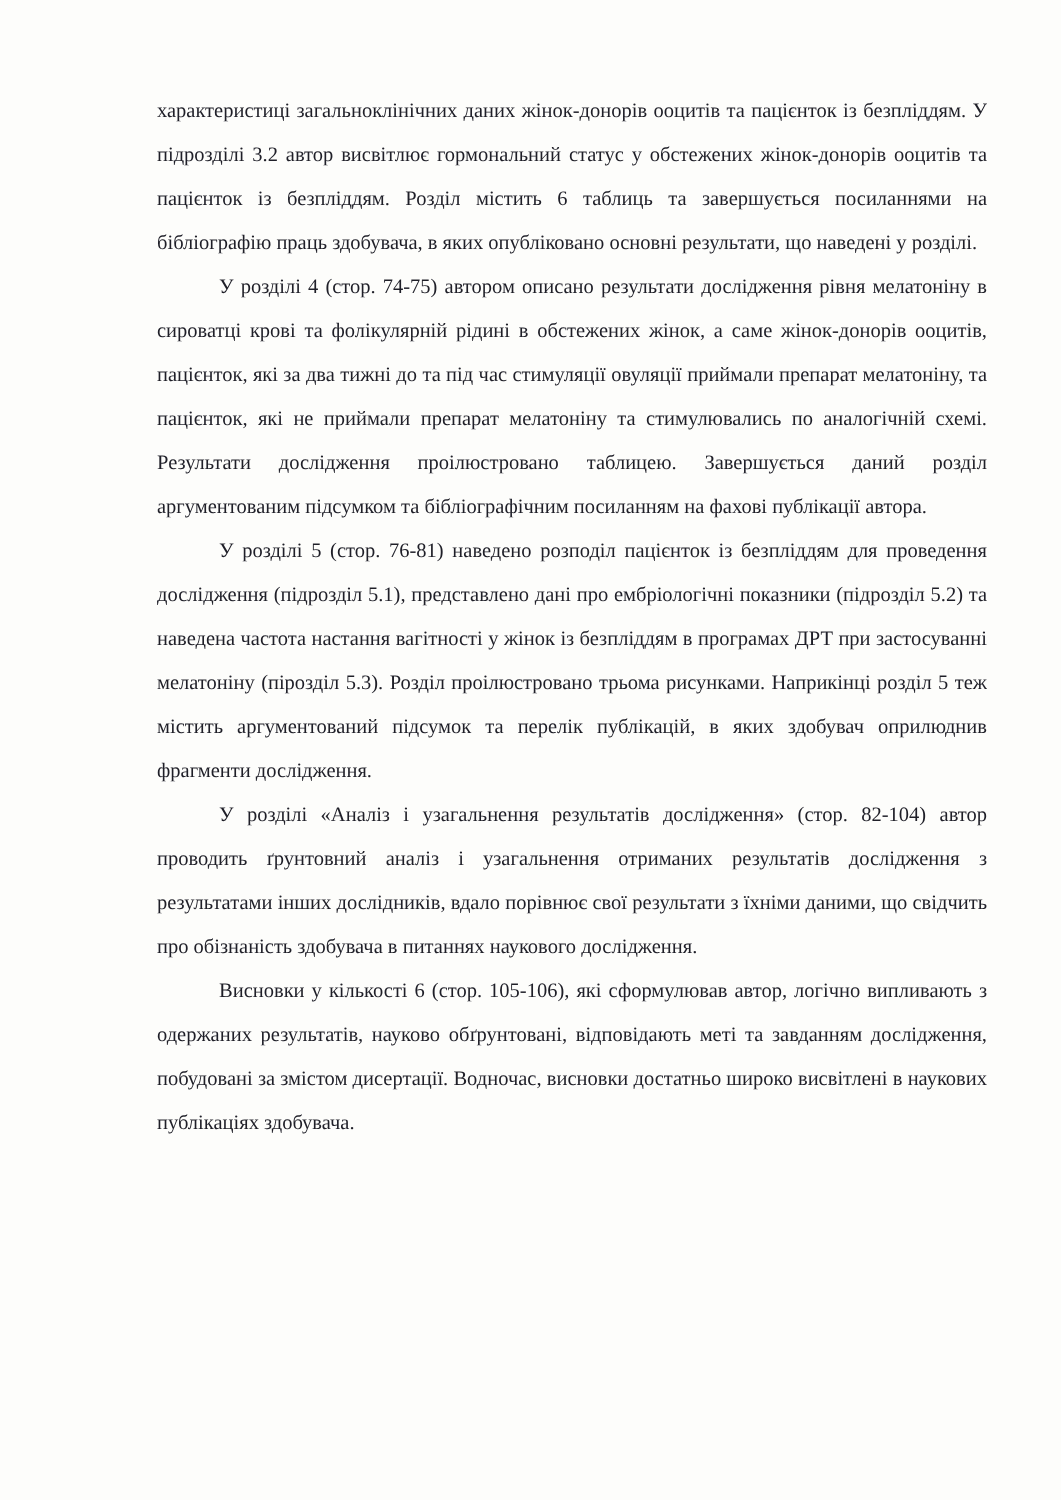характеристиці загальноклінічних даних жінок-донорів ооцитів та пацієнток із безпліддям. У підрозділі 3.2 автор висвітлює гормональний статус у обстежених жінок-донорів ооцитів та пацієнток із безпліддям. Розділ містить 6 таблиць та завершується посиланнями на бібліографію праць здобувача, в яких опубліковано основні результати, що наведені у розділі.
У розділі 4 (стор. 74-75) автором описано результати дослідження рівня мелатоніну в сироватці крові та фолікулярній рідині в обстежених жінок, а саме жінок-донорів ооцитів, пацієнток, які за два тижні до та під час стимуляції овуляції приймали препарат мелатоніну, та пацієнток, які не приймали препарат мелатоніну та стимулювались по аналогічній схемі. Результати дослідження проілюстровано таблицею. Завершується даний розділ аргументованим підсумком та бібліографічним посиланням на фахові публікації автора.
У розділі 5 (стор. 76-81) наведено розподіл пацієнток із безпліддям для проведення дослідження (підрозділ 5.1), представлено дані про ембріологічні показники (підрозділ 5.2) та наведена частота настання вагітності у жінок із безпліддям в програмах ДРТ при застосуванні мелатоніну (пірозділ 5.3). Розділ проілюстровано трьома рисунками. Наприкінці розділ 5 теж містить аргументований підсумок та перелік публікацій, в яких здобувач оприлюднив фрагменти дослідження.
У розділі «Аналіз і узагальнення результатів дослідження» (стор. 82-104) автор проводить ґрунтовний аналіз і узагальнення отриманих результатів дослідження з результатами інших дослідників, вдало порівнює свої результати з їхніми даними, що свідчить про обізнаність здобувача в питаннях наукового дослідження.
Висновки у кількості 6 (стор. 105-106), які сформулював автор, логічно випливають з одержаних результатів, науково обґрунтовані, відповідають меті та завданням дослідження, побудовані за змістом дисертації. Водночас, висновки достатньо широко висвітлені в наукових публікаціях здобувача.